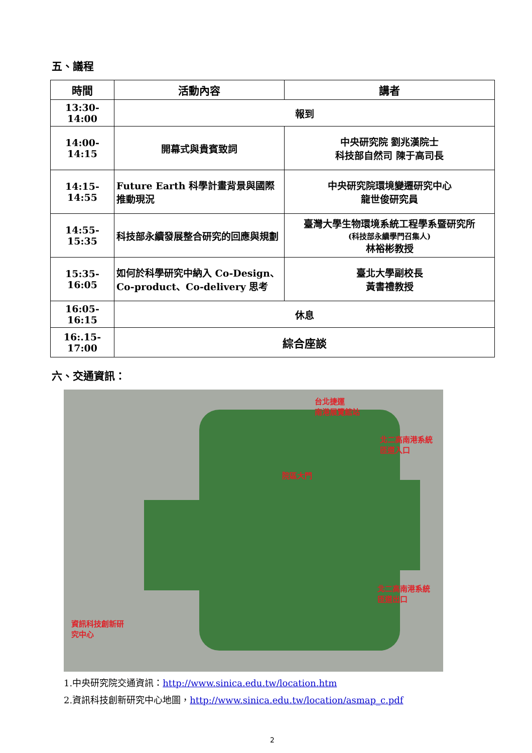五、議程
| 時間 | 活動內容 | 講者 |
| --- | --- | --- |
| 13:30-14:00 | 報到 | |
| 14:00-14:15 | 開幕式與貴賓致詞 | 中央研究院 劉兆漢院士 科技部自然司 陳于高司長 |
| 14:15-14:55 | Future Earth 科學計畫背景與國際推動現況 | 中央研究院環境變遷研究中心 龍世俊研究員 |
| 14:55-15:35 | 科技部永續發展整合研究的回應與規劃 | 臺灣大學生物環境系統工程學系暨研究所 (科技部永續學門召集人) 林裕彬教授 |
| 15:35-16:05 | 如何於科學研究中納入 Co-Design、Co-product、Co-delivery 思考 | 臺北大學副校長 黃書禮教授 |
| 16:05-16:15 | 休息 | |
| 16:.15-17:00 | 綜合座談 | |
六、交通資訊：
台北捷運
南港展覽館站
北二高南港系統
匝道入口
院區大門
北二高南港系統
匝道出口
資訊科技創新研
究中心
1.中央研究院交通資訊：http://www.sinica.edu.tw/location.htm
2.資訊科技創新研究中心地圖，http://www.sinica.edu.tw/location/asmap_c.pdf
2